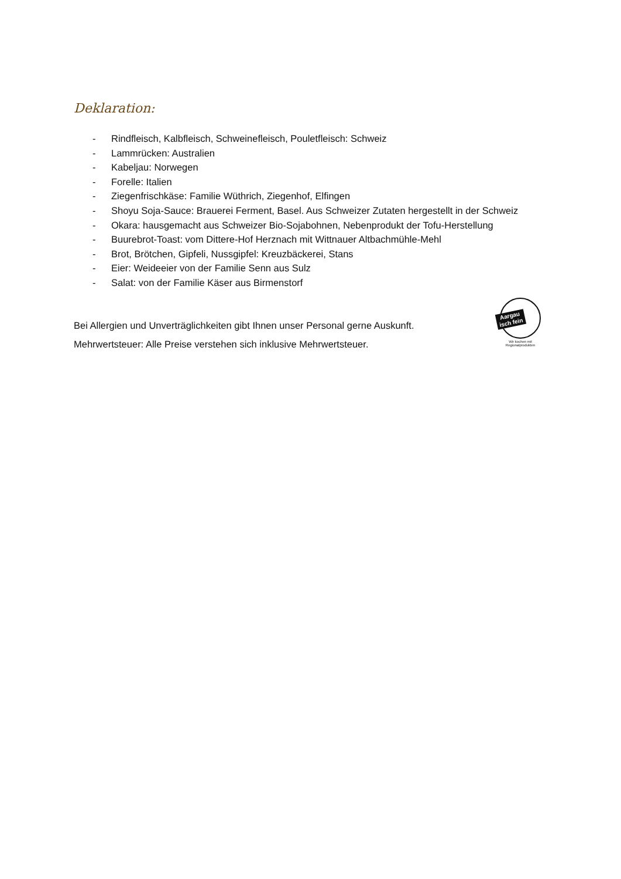Deklaration:
- Rindfleisch, Kalbfleisch, Schweinefleisch, Pouletfleisch: Schweiz
- Lammrücken: Australien
- Kabeljau: Norwegen
- Forelle: Italien
- Ziegenfrischkäse: Familie Wüthrich, Ziegenhof, Elfingen
- Shoyu Soja-Sauce: Brauerei Ferment, Basel. Aus Schweizer Zutaten hergestellt in der Schweiz
- Okara: hausgemacht aus Schweizer Bio-Sojabohnen, Nebenprodukt der Tofu-Herstellung
- Buurebrot-Toast: vom Dittere-Hof Herznach mit Wittnauer Altbachmühle-Mehl
- Brot, Brötchen, Gipfeli, Nussgipfel: Kreuzbäckerei, Stans
- Eier: Weideeier von der Familie Senn aus Sulz
- Salat: von der Familie Käser aus Birmenstorf
Bei Allergien und Unverträglichkeiten gibt Ihnen unser Personal gerne Auskunft.
Mehrwertsteuer: Alle Preise verstehen sich inklusive Mehrwertsteuer.
Aargau
isch fein
Wir kochen mit
Regionalprodukten